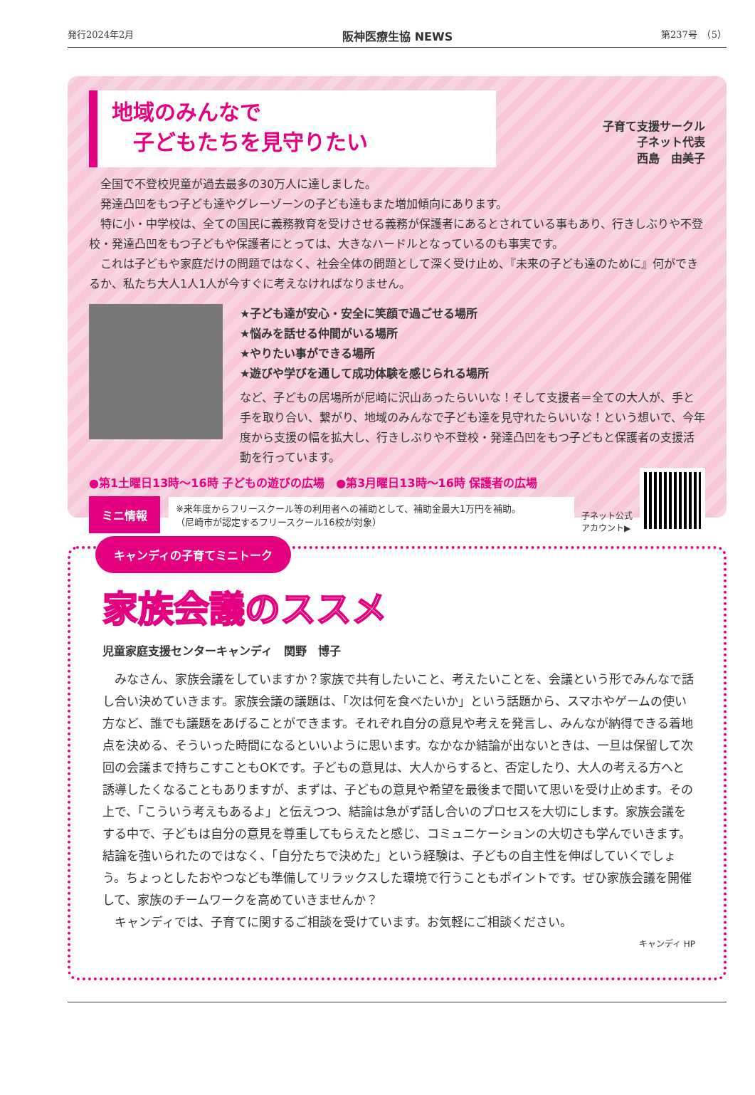発行2024年2月 阪神医療生協 NEWS 第237号　（5）
地域のみんなで
　子どもたちを見守りたい
子育て支援サークル
子ネット代表
西島　由美子
　全国で不登校児童が過去最多の30万人に達しました。
　発達凸凹をもつ子ども達やグレーゾーンの子ども達もまた増加傾向にあります。
　特に小・中学校は、全ての国民に義務教育を受けさせる義務が保護者にあるとされている事もあり、行きしぶりや不登校・発達凸凹をもつ子どもや保護者にとっては、大きなハードルとなっているのも事実です。
　これは子どもや家庭だけの問題ではなく、社会全体の問題として深く受け止め、『未来の子ども達のために』何ができるか、私たち大人1人1人が今すぐに考えなければなりません。
★子ども達が安心・安全に笑顔で過ごせる場所
★悩みを話せる仲間がいる場所
★やりたい事ができる場所
★遊びや学びを通して成功体験を感じられる場所
など、子どもの居場所が尼崎に沢山あったらいいな！そして支援者＝全ての大人が、手と手を取り合い、繋がり、地域のみんなで子ども達を見守れたらいいな！という想いで、今年度から支援の幅を拡大し、行きしぶりや不登校・発達凸凹をもつ子どもと保護者の支援活動を行っています。
●第1土曜日13時～16時 子どもの遊びの広場　●第3月曜日13時～16時 保護者の広場
ミニ情報 ※来年度からフリースクール等の利用者への補助として、補助金最大1万円を補助。
（尼崎市が認定するフリースクール16校が対象）
子ネット公式
アカウント▶
キャンディの子育てミニトーク
家族会議のススメ
児童家庭支援センターキャンディ　関野　博子
　みなさん、家族会議をしていますか？家族で共有したいこと、考えたいことを、会議という形でみんなで話し合い決めていきます。家族会議の議題は、「次は何を食べたいか」という話題から、スマホやゲームの使い方など、誰でも議題をあげることができます。それぞれ自分の意見や考えを発言し、みんなが納得できる着地点を決める、そういった時間になるといいように思います。なかなか結論が出ないときは、一旦は保留して次回の会議まで持ちこすこともOKです。子どもの意見は、大人からすると、否定したり、大人の考える方へと誘導したくなることもありますが、まずは、子どもの意見や希望を最後まで聞いて思いを受け止めます。その上で、「こういう考えもあるよ」と伝えつつ、結論は急がず話し合いのプロセスを大切にします。家族会議をする中で、子どもは自分の意見を尊重してもらえたと感じ、コミュニケーションの大切さも学んでいきます。結論を強いられたのではなく、「自分たちで決めた」という経験は、子どもの自主性を伸ばしていくでしょう。ちょっとしたおやつなども準備してリラックスした環境で行うこともポイントです。ぜひ家族会議を開催して、家族のチームワークを高めていきませんか？
　キャンディでは、子育てに関するご相談を受けています。お気軽にご相談ください。
キャンディ HP